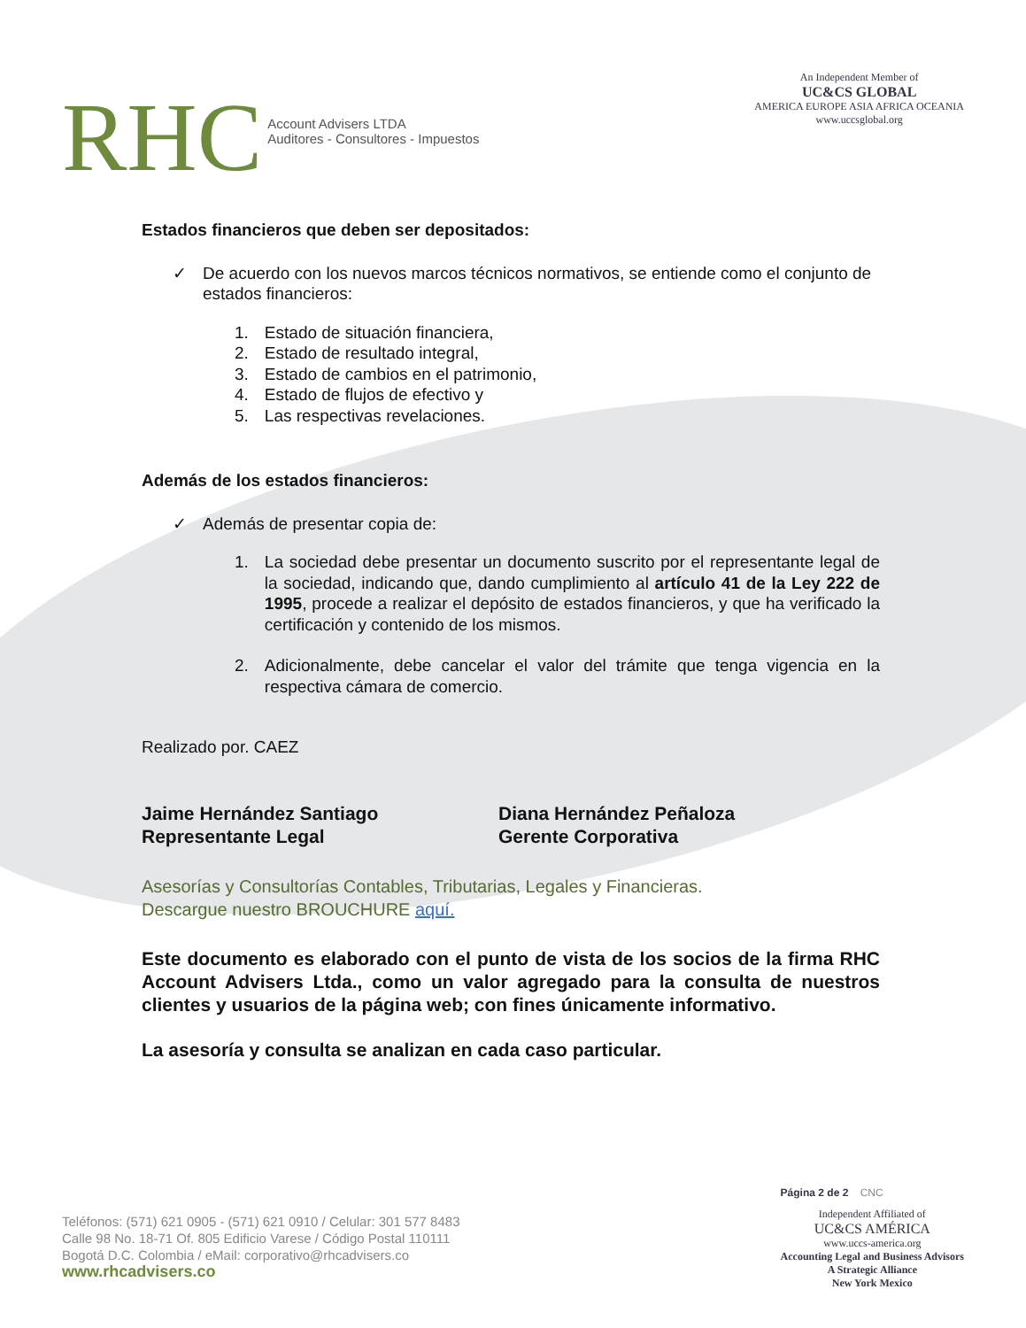RHC Account Advisers LTDA
Auditores - Consultores - Impuestos
An Independent Member of
UC&CS GLOBAL
AMERICA EUROPE ASIA AFRICA OCEANIA
www.uccsglobal.org
Estados financieros que deben ser depositados:
✓ De acuerdo con los nuevos marcos técnicos normativos, se entiende como el conjunto de estados financieros:
1. Estado de situación financiera,
2. Estado de resultado integral,
3. Estado de cambios en el patrimonio,
4. Estado de flujos de efectivo y
5. Las respectivas revelaciones.
Además de los estados financieros:
✓ Además de presentar copia de:
1. La sociedad debe presentar un documento suscrito por el representante legal de la sociedad, indicando que, dando cumplimiento al artículo 41 de la Ley 222 de 1995, procede a realizar el depósito de estados financieros, y que ha verificado la certificación y contenido de los mismos.
2. Adicionalmente, debe cancelar el valor del trámite que tenga vigencia en la respectiva cámara de comercio.
Realizado por. CAEZ
Jaime Hernández Santiago
Representante Legal
Diana Hernández Peñaloza
Gerente Corporativa
Asesorías y Consultorías Contables, Tributarias, Legales y Financieras.
Descargue nuestro BROUCHURE aquí.
Este documento es elaborado con el punto de vista de los socios de la firma RHC Account Advisers Ltda., como un valor agregado para la consulta de nuestros clientes y usuarios de la página web; con fines únicamente informativo.
La asesoría y consulta se analizan en cada caso particular.
Teléfonos: (571) 621 0905 - (571) 621 0910 / Celular: 301 577 8483
Calle 98 No. 18-71 Of. 805 Edificio Varese / Código Postal 110111
Bogotá D.C. Colombia / eMail: corporativo@rhcadvisers.co
www.rhcadvisers.co
Página 2 de 2 CNC
Independent Affiliated of
UC&CS AMÉRICA
www.uccs-america.org
Accounting Legal and Business Advisors
A Strategic Alliance
New York Mexico